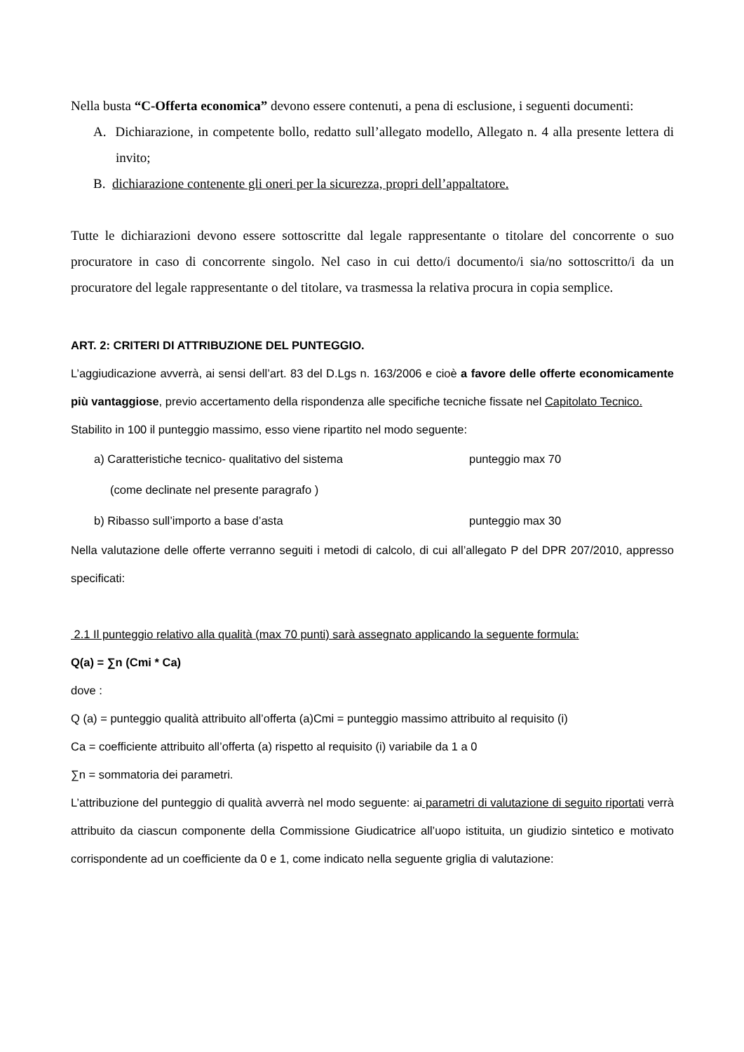Nella busta “C-Offerta economica” devono essere contenuti, a pena di esclusione, i seguenti documenti:
A. Dichiarazione, in competente bollo, redatto sull’allegato modello, Allegato n. 4 alla presente lettera di invito;
B. dichiarazione contenente gli oneri per la sicurezza, propri dell’appaltatore.
Tutte le dichiarazioni devono essere sottoscritte dal legale rappresentante o titolare del concorrente o suo procuratore in caso di concorrente singolo. Nel caso in cui detto/i documento/i sia/no sottoscritto/i da un procuratore del legale rappresentante o del titolare, va trasmessa la relativa procura in copia semplice.
ART. 2: CRITERI DI ATTRIBUZIONE DEL PUNTEGGIO.
L’aggiudicazione avverrà, ai sensi dell’art. 83 del D.Lgs n. 163/2006 e cioè a favore delle offerte economicamente più vantaggiose, previo accertamento della rispondenza alle specifiche tecniche fissate nel Capitolato Tecnico.
Stabilito in 100 il punteggio massimo, esso viene ripartito nel modo seguente:
a) Caratteristiche tecnico- qualitativo del sistema punteggio max 70
(come declinate nel presente paragrafo )
b) Ribasso sull’importo a base d’asta punteggio max 30
Nella valutazione delle offerte verranno seguiti i metodi di calcolo, di cui all’allegato P del DPR 207/2010, appresso specificati:
2.1 Il punteggio relativo alla qualità (max 70 punti) sarà assegnato applicando la seguente formula:
Q(a) = ∑n (Cmi * Ca)
dove :
Q (a) = punteggio qualità attribuito all’offerta (a)Cmi = punteggio massimo attribuito al requisito (i)
Ca = coefficiente attribuito all’offerta (a) rispetto al requisito (i) variabile da 1 a 0
∑n = sommatoria dei parametri.
L’attribuzione del punteggio di qualità avverrà nel modo seguente: ai parametri di valutazione di seguito riportati verrà attribuito da ciascun componente della Commissione Giudicatrice all’uopo istituita, un giudizio sintetico e motivato corrispondente ad un coefficiente da 0 e 1, come indicato nella seguente griglia di valutazione: